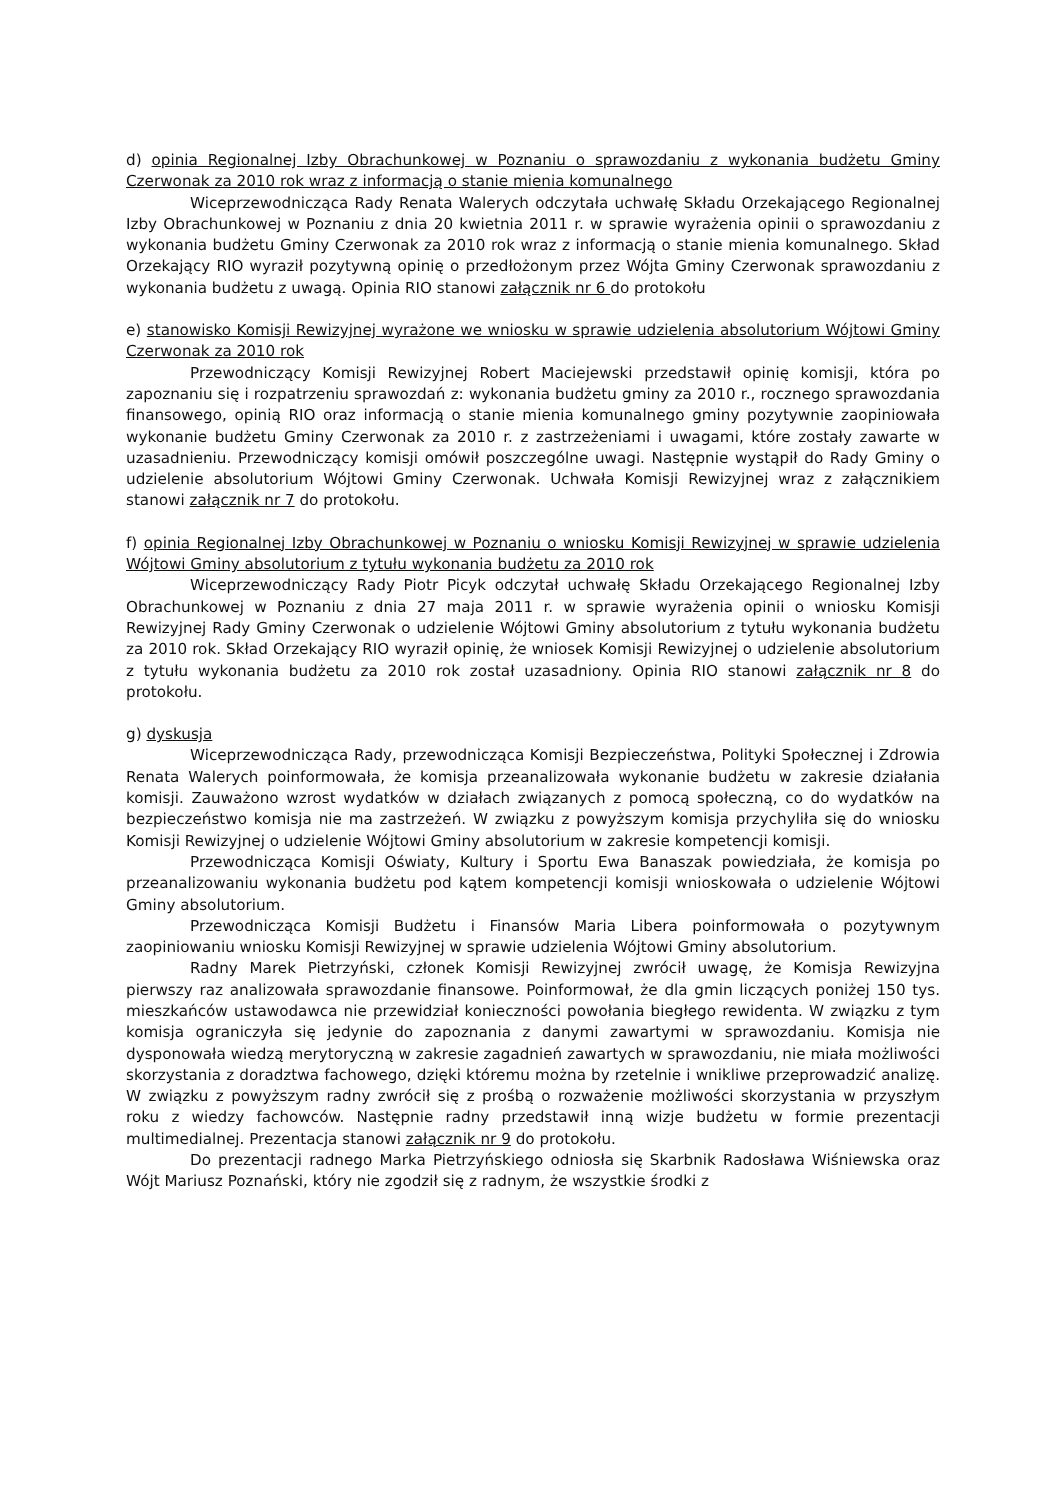d) opinia Regionalnej Izby Obrachunkowej w Poznaniu o sprawozdaniu z wykonania budżetu Gminy Czerwonak za 2010 rok wraz z informacją o stanie mienia komunalnego
Wiceprzewodnicząca Rady Renata Walerych odczytała uchwałę Składu Orzekającego Regionalnej Izby Obrachunkowej w Poznaniu z dnia 20 kwietnia 2011 r. w sprawie wyrażenia opinii o sprawozdaniu z wykonania budżetu Gminy Czerwonak za 2010 rok wraz z informacją o stanie mienia komunalnego. Skład Orzekający RIO wyraził pozytywną opinię o przedłożonym przez Wójta Gminy Czerwonak sprawozdaniu z wykonania budżetu z uwagą. Opinia RIO stanowi załącznik nr 6 do protokołu
e) stanowisko Komisji Rewizyjnej wyrażone we wniosku w sprawie udzielenia absolutorium Wójtowi Gminy Czerwonak za 2010 rok
Przewodniczący Komisji Rewizyjnej Robert Maciejewski przedstawił opinię komisji, która po zapoznaniu się i rozpatrzeniu sprawozdań z: wykonania budżetu gminy za 2010 r., rocznego sprawozdania finansowego, opinią RIO oraz informacją o stanie mienia komunalnego gminy pozytywnie zaopiniowała wykonanie budżetu Gminy Czerwonak za 2010 r. z zastrzeżeniami i uwagami, które zostały zawarte w uzasadnieniu. Przewodniczący komisji omówił poszczególne uwagi. Następnie wystąpił do Rady Gminy o udzielenie absolutorium Wójtowi Gminy Czerwonak. Uchwała Komisji Rewizyjnej wraz z załącznikiem stanowi załącznik nr 7 do protokołu.
f) opinia Regionalnej Izby Obrachunkowej w Poznaniu o wniosku Komisji Rewizyjnej w sprawie udzielenia Wójtowi Gminy absolutorium z tytułu wykonania budżetu za 2010 rok
Wiceprzewodniczący Rady Piotr Picyk odczytał uchwałę Składu Orzekającego Regionalnej Izby Obrachunkowej w Poznaniu z dnia 27 maja 2011 r. w sprawie wyrażenia opinii o wniosku Komisji Rewizyjnej Rady Gminy Czerwonak o udzielenie Wójtowi Gminy absolutorium z tytułu wykonania budżetu za 2010 rok. Skład Orzekający RIO wyraził opinię, że wniosek Komisji Rewizyjnej o udzielenie absolutorium z tytułu wykonania budżetu za 2010 rok został uzasadniony. Opinia RIO stanowi załącznik nr 8 do protokołu.
g) dyskusja
Wiceprzewodnicząca Rady, przewodnicząca Komisji Bezpieczeństwa, Polityki Społecznej i Zdrowia Renata Walerych poinformowała, że komisja przeanalizowała wykonanie budżetu w zakresie działania komisji. Zauważono wzrost wydatków w działach związanych z pomocą społeczną, co do wydatków na bezpieczeństwo komisja nie ma zastrzeżeń. W związku z powyższym komisja przychyliła się do wniosku Komisji Rewizyjnej o udzielenie Wójtowi Gminy absolutorium w zakresie kompetencji komisji.
Przewodnicząca Komisji Oświaty, Kultury i Sportu Ewa Banaszak powiedziała, że komisja po przeanalizowaniu wykonania budżetu pod kątem kompetencji komisji wnioskowała o udzielenie Wójtowi Gminy absolutorium.
Przewodnicząca Komisji Budżetu i Finansów Maria Libera poinformowała o pozytywnym zaopiniowaniu wniosku Komisji Rewizyjnej w sprawie udzielenia Wójtowi Gminy absolutorium.
Radny Marek Pietrzyński, członek Komisji Rewizyjnej zwrócił uwagę, że Komisja Rewizyjna pierwszy raz analizowała sprawozdanie finansowe. Poinformował, że dla gmin liczących poniżej 150 tys. mieszkańców ustawodawca nie przewidział konieczności powołania biegłego rewidenta. W związku z tym komisja ograniczyła się jedynie do zapoznania z danymi zawartymi w sprawozdaniu. Komisja nie dysponowała wiedzą merytoryczną w zakresie zagadnień zawartych w sprawozdaniu, nie miała możliwości skorzystania z doradztwa fachowego, dzięki któremu można by rzetelnie i wnikliwe przeprowadzić analizę. W związku z powyższym radny zwrócił się z prośbą o rozważenie możliwości skorzystania w przyszłym roku z wiedzy fachowców. Następnie radny przedstawił inną wizje budżetu w formie prezentacji multimedialnej. Prezentacja stanowi załącznik nr 9 do protokołu.
Do prezentacji radnego Marka Pietrzyńskiego odniosła się Skarbnik Radosława Wiśniewska oraz Wójt Mariusz Poznański, który nie zgodził się z radnym, że wszystkie środki z